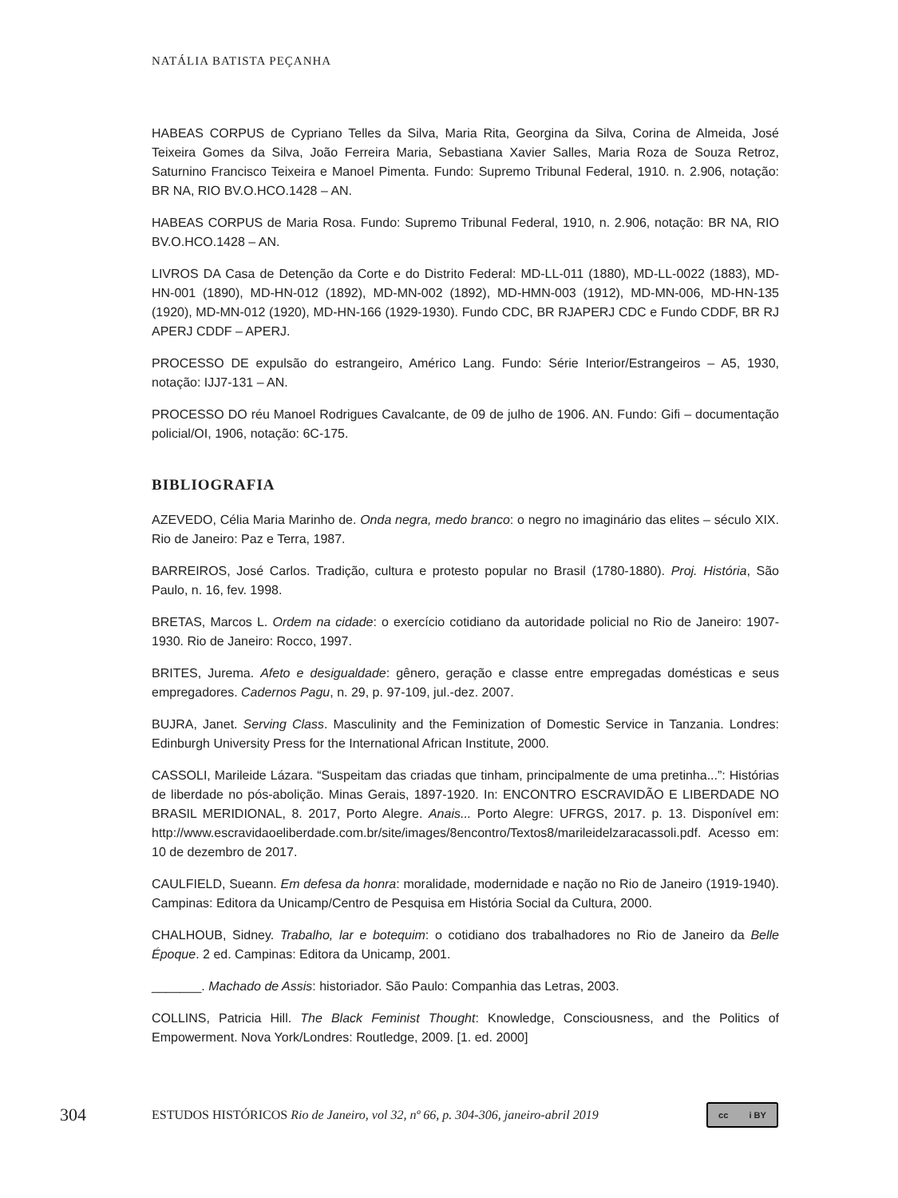NATÁLIA BATISTA PEÇANHA
HABEAS CORPUS de Cypriano Telles da Silva, Maria Rita, Georgina da Silva, Corina de Almeida, José Teixeira Gomes da Silva, João Ferreira Maria, Sebastiana Xavier Salles, Maria Roza de Souza Retroz, Saturnino Francisco Teixeira e Manoel Pimenta. Fundo: Supremo Tribunal Federal, 1910. n. 2.906, notação: BR NA, RIO BV.O.HCO.1428 – AN.
HABEAS CORPUS de Maria Rosa. Fundo: Supremo Tribunal Federal, 1910, n. 2.906, notação: BR NA, RIO BV.O.HCO.1428 – AN.
LIVROS DA Casa de Detenção da Corte e do Distrito Federal: MD-LL-011 (1880), MD-LL-0022 (1883), MD-HN-001 (1890), MD-HN-012 (1892), MD-MN-002 (1892), MD-HMN-003 (1912), MD-MN-006, MD-HN-135 (1920), MD-MN-012 (1920), MD-HN-166 (1929-1930). Fundo CDC, BR RJAPERJ CDC e Fundo CDDF, BR RJ APERJ CDDF – APERJ.
PROCESSO DE expulsão do estrangeiro, Américo Lang. Fundo: Série Interior/Estrangeiros – A5, 1930, notação: IJJ7-131 – AN.
PROCESSO DO réu Manoel Rodrigues Cavalcante, de 09 de julho de 1906. AN. Fundo: Gifi – documentação policial/OI, 1906, notação: 6C-175.
BIBLIOGRAFIA
AZEVEDO, Célia Maria Marinho de. Onda negra, medo branco: o negro no imaginário das elites – século XIX. Rio de Janeiro: Paz e Terra, 1987.
BARREIROS, José Carlos. Tradição, cultura e protesto popular no Brasil (1780-1880). Proj. História, São Paulo, n. 16, fev. 1998.
BRETAS, Marcos L. Ordem na cidade: o exercício cotidiano da autoridade policial no Rio de Janeiro: 1907-1930. Rio de Janeiro: Rocco, 1997.
BRITES, Jurema. Afeto e desigualdade: gênero, geração e classe entre empregadas domésticas e seus empregadores. Cadernos Pagu, n. 29, p. 97-109, jul.-dez. 2007.
BUJRA, Janet. Serving Class. Masculinity and the Feminization of Domestic Service in Tanzania. Londres: Edinburgh University Press for the International African Institute, 2000.
CASSOLI, Marileide Lázara. “Suspeitam das criadas que tinham, principalmente de uma pretinha...”: Histórias de liberdade no pós-abolição. Minas Gerais, 1897-1920. In: ENCONTRO ESCRAVIDÃO E LIBERDADE NO BRASIL MERIDIONAL, 8. 2017, Porto Alegre. Anais... Porto Alegre: UFRGS, 2017. p. 13. Disponível em: http://www.escravidaoeliberdade.com.br/site/images/8encontro/Textos8/marileidelzaracassoli.pdf. Acesso em: 10 de dezembro de 2017.
CAULFIELD, Sueann. Em defesa da honra: moralidade, modernidade e nação no Rio de Janeiro (1919-1940). Campinas: Editora da Unicamp/Centro de Pesquisa em História Social da Cultura, 2000.
CHALHOUB, Sidney. Trabalho, lar e botequim: o cotidiano dos trabalhadores no Rio de Janeiro da Belle Époque. 2 ed. Campinas: Editora da Unicamp, 2001.
_______. Machado de Assis: historiador. São Paulo: Companhia das Letras, 2003.
COLLINS, Patricia Hill. The Black Feminist Thought: Knowledge, Consciousness, and the Politics of Empowerment. Nova York/Londres: Routledge, 2009. [1. ed. 2000]
304
ESTUDOS HISTÓRICOS Rio de Janeiro, vol 32, nº 66, p. 304-306, janeiro-abril 2019
cc i BY